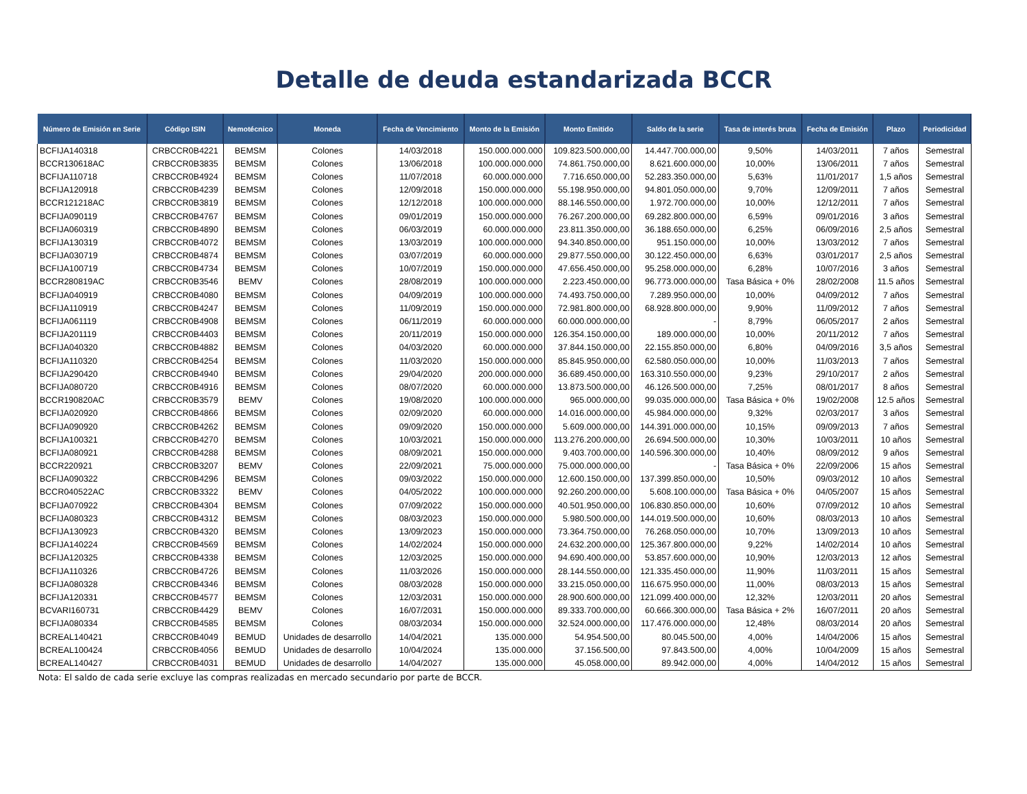Detalle de deuda estandarizada BCCR
| Número de Emisión en Serie | Código ISIN | Nemotécnico | Moneda | Fecha de Vencimiento | Monto de la Emisión | Monto Emitido | Saldo de la serie | Tasa de interés bruta | Fecha de Emisión | Plazo | Periodicidad |
| --- | --- | --- | --- | --- | --- | --- | --- | --- | --- | --- | --- |
| BCFIJA140318 | CRBCCR0B4221 | BEMSM | Colones | 14/03/2018 | 150.000.000.000 | 109.823.500.000,00 | 14.447.700.000,00 | 9,50% | 14/03/2011 | 7 años | Semestral |
| BCCR130618AC | CRBCCR0B3835 | BEMSM | Colones | 13/06/2018 | 100.000.000.000 | 74.861.750.000,00 | 8.621.600.000,00 | 10,00% | 13/06/2011 | 7 años | Semestral |
| BCFIJA110718 | CRBCCR0B4924 | BEMSM | Colones | 11/07/2018 | 60.000.000.000 | 7.716.650.000,00 | 52.283.350.000,00 | 5,63% | 11/01/2017 | 1,5 años | Semestral |
| BCFIJA120918 | CRBCCR0B4239 | BEMSM | Colones | 12/09/2018 | 150.000.000.000 | 55.198.950.000,00 | 94.801.050.000,00 | 9,70% | 12/09/2011 | 7 años | Semestral |
| BCCR121218AC | CRBCCR0B3819 | BEMSM | Colones | 12/12/2018 | 100.000.000.000 | 88.146.550.000,00 | 1.972.700.000,00 | 10,00% | 12/12/2011 | 7 años | Semestral |
| BCFIJA090119 | CRBCCR0B4767 | BEMSM | Colones | 09/01/2019 | 150.000.000.000 | 76.267.200.000,00 | 69.282.800.000,00 | 6,59% | 09/01/2016 | 3 años | Semestral |
| BCFIJA060319 | CRBCCR0B4890 | BEMSM | Colones | 06/03/2019 | 60.000.000.000 | 23.811.350.000,00 | 36.188.650.000,00 | 6,25% | 06/09/2016 | 2,5 años | Semestral |
| BCFIJA130319 | CRBCCR0B4072 | BEMSM | Colones | 13/03/2019 | 100.000.000.000 | 94.340.850.000,00 | 951.150.000,00 | 10,00% | 13/03/2012 | 7 años | Semestral |
| BCFIJA030719 | CRBCCR0B4874 | BEMSM | Colones | 03/07/2019 | 60.000.000.000 | 29.877.550.000,00 | 30.122.450.000,00 | 6,63% | 03/01/2017 | 2,5 años | Semestral |
| BCFIJA100719 | CRBCCR0B4734 | BEMSM | Colones | 10/07/2019 | 150.000.000.000 | 47.656.450.000,00 | 95.258.000.000,00 | 6,28% | 10/07/2016 | 3 años | Semestral |
| BCCR280819AC | CRBCCR0B3546 | BEMV | Colones | 28/08/2019 | 100.000.000.000 | 2.223.450.000,00 | 96.773.000.000,00 | Tasa Básica + 0% | 28/02/2008 | 11.5 años | Semestral |
| BCFIJA040919 | CRBCCR0B4080 | BEMSM | Colones | 04/09/2019 | 100.000.000.000 | 74.493.750.000,00 | 7.289.950.000,00 | 10,00% | 04/09/2012 | 7 años | Semestral |
| BCFIJA110919 | CRBCCR0B4247 | BEMSM | Colones | 11/09/2019 | 150.000.000.000 | 72.981.800.000,00 | 68.928.800.000,00 | 9,90% | 11/09/2012 | 7 años | Semestral |
| BCFIJA061119 | CRBCCR0B4908 | BEMSM | Colones | 06/11/2019 | 60.000.000.000 | 60.000.000.000,00 | - | 8,79% | 06/05/2017 | 2 años | Semestral |
| BCFIJA201119 | CRBCCR0B4403 | BEMSM | Colones | 20/11/2019 | 150.000.000.000 | 126.354.150.000,00 | 189.000.000,00 | 10,00% | 20/11/2012 | 7 años | Semestral |
| BCFIJA040320 | CRBCCR0B4882 | BEMSM | Colones | 04/03/2020 | 60.000.000.000 | 37.844.150.000,00 | 22.155.850.000,00 | 6,80% | 04/09/2016 | 3,5 años | Semestral |
| BCFIJA110320 | CRBCCR0B4254 | BEMSM | Colones | 11/03/2020 | 150.000.000.000 | 85.845.950.000,00 | 62.580.050.000,00 | 10,00% | 11/03/2013 | 7 años | Semestral |
| BCFIJA290420 | CRBCCR0B4940 | BEMSM | Colones | 29/04/2020 | 200.000.000.000 | 36.689.450.000,00 | 163.310.550.000,00 | 9,23% | 29/10/2017 | 2 años | Semestral |
| BCFIJA080720 | CRBCCR0B4916 | BEMSM | Colones | 08/07/2020 | 60.000.000.000 | 13.873.500.000,00 | 46.126.500.000,00 | 7,25% | 08/01/2017 | 8 años | Semestral |
| BCCR190820AC | CRBCCR0B3579 | BEMV | Colones | 19/08/2020 | 100.000.000.000 | 965.000.000,00 | 99.035.000.000,00 | Tasa Básica + 0% | 19/02/2008 | 12.5 años | Semestral |
| BCFIJA020920 | CRBCCR0B4866 | BEMSM | Colones | 02/09/2020 | 60.000.000.000 | 14.016.000.000,00 | 45.984.000.000,00 | 9,32% | 02/03/2017 | 3 años | Semestral |
| BCFIJA090920 | CRBCCR0B4262 | BEMSM | Colones | 09/09/2020 | 150.000.000.000 | 5.609.000.000,00 | 144.391.000.000,00 | 10,15% | 09/09/2013 | 7 años | Semestral |
| BCFIJA100321 | CRBCCR0B4270 | BEMSM | Colones | 10/03/2021 | 150.000.000.000 | 113.276.200.000,00 | 26.694.500.000,00 | 10,30% | 10/03/2011 | 10 años | Semestral |
| BCFIJA080921 | CRBCCR0B4288 | BEMSM | Colones | 08/09/2021 | 150.000.000.000 | 9.403.700.000,00 | 140.596.300.000,00 | 10,40% | 08/09/2012 | 9 años | Semestral |
| BCCR220921 | CRBCCR0B3207 | BEMV | Colones | 22/09/2021 | 75.000.000.000 | 75.000.000.000,00 | - | Tasa Básica + 0% | 22/09/2006 | 15 años | Semestral |
| BCFIJA090322 | CRBCCR0B4296 | BEMSM | Colones | 09/03/2022 | 150.000.000.000 | 12.600.150.000,00 | 137.399.850.000,00 | 10,50% | 09/03/2012 | 10 años | Semestral |
| BCCR040522AC | CRBCCR0B3322 | BEMV | Colones | 04/05/2022 | 100.000.000.000 | 92.260.200.000,00 | 5.608.100.000,00 | Tasa Básica + 0% | 04/05/2007 | 15 años | Semestral |
| BCFIJA070922 | CRBCCR0B4304 | BEMSM | Colones | 07/09/2022 | 150.000.000.000 | 40.501.950.000,00 | 106.830.850.000,00 | 10,60% | 07/09/2012 | 10 años | Semestral |
| BCFIJA080323 | CRBCCR0B4312 | BEMSM | Colones | 08/03/2023 | 150.000.000.000 | 5.980.500.000,00 | 144.019.500.000,00 | 10,60% | 08/03/2013 | 10 años | Semestral |
| BCFIJA130923 | CRBCCR0B4320 | BEMSM | Colones | 13/09/2023 | 150.000.000.000 | 73.364.750.000,00 | 76.268.050.000,00 | 10,70% | 13/09/2013 | 10 años | Semestral |
| BCFIJA140224 | CRBCCR0B4569 | BEMSM | Colones | 14/02/2024 | 150.000.000.000 | 24.632.200.000,00 | 125.367.800.000,00 | 9,22% | 14/02/2014 | 10 años | Semestral |
| BCFIJA120325 | CRBCCR0B4338 | BEMSM | Colones | 12/03/2025 | 150.000.000.000 | 94.690.400.000,00 | 53.857.600.000,00 | 10,90% | 12/03/2013 | 12 años | Semestral |
| BCFIJA110326 | CRBCCR0B4726 | BEMSM | Colones | 11/03/2026 | 150.000.000.000 | 28.144.550.000,00 | 121.335.450.000,00 | 11,90% | 11/03/2011 | 15 años | Semestral |
| BCFIJA080328 | CRBCCR0B4346 | BEMSM | Colones | 08/03/2028 | 150.000.000.000 | 33.215.050.000,00 | 116.675.950.000,00 | 11,00% | 08/03/2013 | 15 años | Semestral |
| BCFIJA120331 | CRBCCR0B4577 | BEMSM | Colones | 12/03/2031 | 150.000.000.000 | 28.900.600.000,00 | 121.099.400.000,00 | 12,32% | 12/03/2011 | 20 años | Semestral |
| BCVARI160731 | CRBCCR0B4429 | BEMV | Colones | 16/07/2031 | 150.000.000.000 | 89.333.700.000,00 | 60.666.300.000,00 | Tasa Básica + 2% | 16/07/2011 | 20 años | Semestral |
| BCFIJA080334 | CRBCCR0B4585 | BEMSM | Colones | 08/03/2034 | 150.000.000.000 | 32.524.000.000,00 | 117.476.000.000,00 | 12,48% | 08/03/2014 | 20 años | Semestral |
| BCREAL140421 | CRBCCR0B4049 | BEMUD | Unidades de desarrollo | 14/04/2021 | 135.000.000 | 54.954.500,00 | 80.045.500,00 | 4,00% | 14/04/2006 | 15 años | Semestral |
| BCREAL100424 | CRBCCR0B4056 | BEMUD | Unidades de desarrollo | 10/04/2024 | 135.000.000 | 37.156.500,00 | 97.843.500,00 | 4,00% | 10/04/2009 | 15 años | Semestral |
| BCREAL140427 | CRBCCR0B4031 | BEMUD | Unidades de desarrollo | 14/04/2027 | 135.000.000 | 45.058.000,00 | 89.942.000,00 | 4,00% | 14/04/2012 | 15 años | Semestral |
Nota: El saldo de cada serie excluye las compras realizadas en mercado secundario por parte de BCCR.